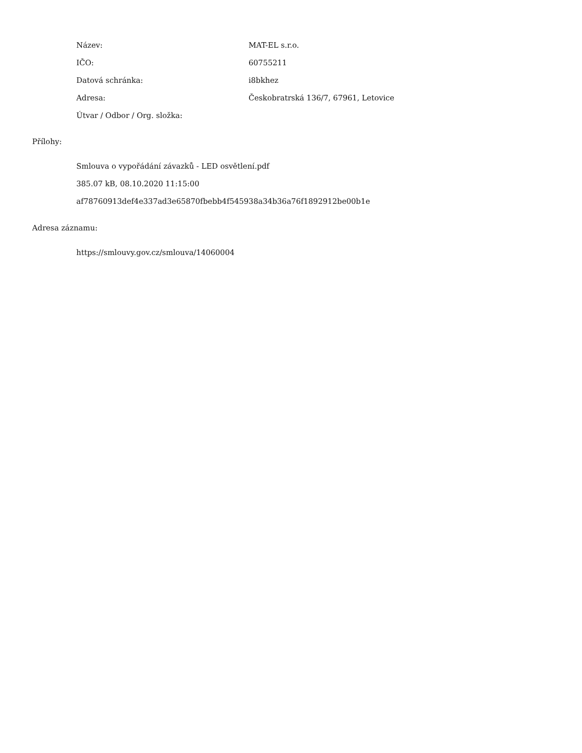Název: MAT-EL s.r.o.
IČO: 60755211
Datová schránka: i8bkhez
Adresa:
Českobratrská 136/7, 67961, Letovice
Útvar / Odbor / Org. složka:
Přílohy:
Smlouva o vypořádání závazků - LED osvětlení.pdf
385.07 kB, 08.10.2020 11:15:00
af78760913def4e337ad3e65870fbebb4f545938a34b36a76f1892912be00b1e
Adresa záznamu:
https://smlouvy.gov.cz/smlouva/14060004